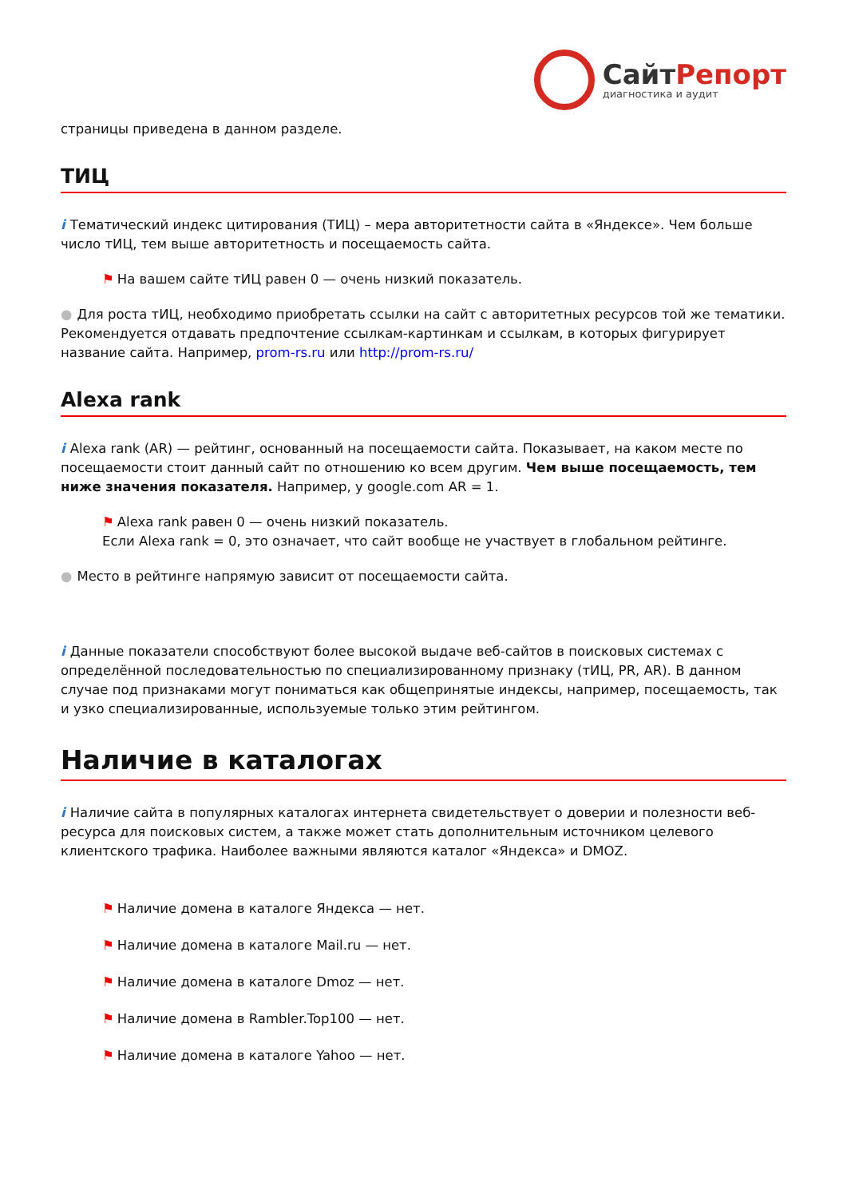СайтРепорт
диагностика и аудит
страницы приведена в данном разделе.
ТИЦ
i Тематический индекс цитирования (ТИЦ) – мера авторитетности сайта в «Яндексе». Чем больше число тИЦ, тем выше авторитетность и посещаемость сайта.
⚑ На вашем сайте тИЦ равен 0 — очень низкий показатель.
● Для роста тИЦ, необходимо приобретать ссылки на сайт с авторитетных ресурсов той же тематики. Рекомендуется отдавать предпочтение ссылкам-картинкам и ссылкам, в которых фигурирует название сайта. Например, prom-rs.ru или http://prom-rs.ru/
Alexa rank
i Alexa rank (AR) — рейтинг, основанный на посещаемости сайта. Показывает, на каком месте по посещаемости стоит данный сайт по отношению ко всем другим. Чем выше посещаемость, тем ниже значения показателя. Например, у google.com AR = 1.
⚑ Alexa rank равен 0 — очень низкий показатель.
Если Alexa rank = 0, это означает, что сайт вообще не участвует в глобальном рейтинге.
● Место в рейтинге напрямую зависит от посещаемости сайта.
i Данные показатели способствуют более высокой выдаче веб-сайтов в поисковых системах с определённой последовательностью по специализированному признаку (тИЦ, PR, AR). В данном случае под признаками могут пониматься как общепринятые индексы, например, посещаемость, так и узко специализированные, используемые только этим рейтингом.
Наличие в каталогах
i Наличие сайта в популярных каталогах интернета свидетельствует о доверии и полезности веб-ресурса для поисковых систем, а также может стать дополнительным источником целевого клиентского трафика. Наиболее важными являются каталог «Яндекса» и DMOZ.
⚑ Наличие домена в каталоге Яндекса — нет.
⚑ Наличие домена в каталоге Mail.ru — нет.
⚑ Наличие домена в каталоге Dmoz — нет.
⚑ Наличие домена в Rambler.Top100 — нет.
⚑ Наличие домена в каталоге Yahoo — нет.